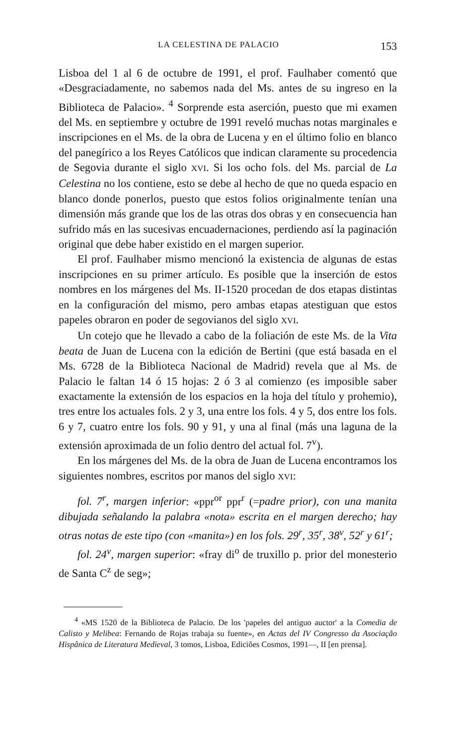LA CELESTINA DE PALACIO 153
Lisboa del 1 al 6 de octubre de 1991, el prof. Faulhaber comentó que «Desgraciadamente, no sabemos nada del Ms. antes de su ingreso en la Biblioteca de Palacio». <sup>4</sup> Sorprende esta aserción, puesto que mi examen del Ms. en septiembre y octubre de 1991 reveló muchas notas marginales e inscripciones en el Ms. de la obra de Lucena y en el último folio en blanco del panegírico a los Reyes Católicos que indican claramente su procedencia de Segovia durante el siglo XVI. Si los ocho fols. del Ms. parcial de La Celestina no los contiene, esto se debe al hecho de que no queda espacio en blanco donde ponerlos, puesto que estos folios originalmente tenían una dimensión más grande que los de las otras dos obras y en consecuencia han sufrido más en las sucesivas encuadernaciones, perdiendo así la paginación original que debe haber existido en el margen superior.
El prof. Faulhaber mismo mencionó la existencia de algunas de estas inscripciones en su primer artículo. Es posible que la inserción de estos nombres en los márgenes del Ms. II-1520 procedan de dos etapas distintas en la configuración del mismo, pero ambas etapas atestiguan que estos papeles obraron en poder de segovianos del siglo XVI.
Un cotejo que he llevado a cabo de la foliación de este Ms. de la Vita beata de Juan de Lucena con la edición de Bertini (que está basada en el Ms. 6728 de la Biblioteca Nacional de Madrid) revela que al Ms. de Palacio le faltan 14 ó 15 hojas: 2 ó 3 al comienzo (es imposible saber exactamente la extensión de los espacios en la hoja del título y prohemio), tres entre los actuales fols. 2 y 3, una entre los fols. 4 y 5, dos entre los fols. 6 y 7, cuatro entre los fols. 90 y 91, y una al final (más una laguna de la extensión aproximada de un folio dentro del actual fol. 7<sup>v</sup>).
En los márgenes del Ms. de la obra de Juan de Lucena encontramos los siguientes nombres, escritos por manos del siglo XVI:
fol. 7<sup>r</sup>, margen inferior: «ppr<sup>or</sup> ppr<sup>r</sup> (=padre prior), con una manita dibujada señalando la palabra «nota» escrita en el margen derecho; hay otras notas de este tipo (con «manita») en los fols. 29<sup>r</sup>, 35<sup>r</sup>, 38<sup>v</sup>, 52<sup>r</sup> y 61<sup>r</sup>;
fol. 24<sup>v</sup>, margen superior: «fray di<sup>o</sup> de truxillo p. prior del monesterio de Santa C<sup>z</sup> de seg»;
<sup>4</sup> «MS 1520 de la Biblioteca de Palacio. De los 'papeles del antiguo auctor' a la Comedia de Calisto y Melibea: Fernando de Rojas trabaja su fuente», en Actas del IV Congresso da Asociação Hispânica de Literatura Medieval, 3 tomos, Lisboa, Ediciões Cosmos, 1991—, II [en prensa].